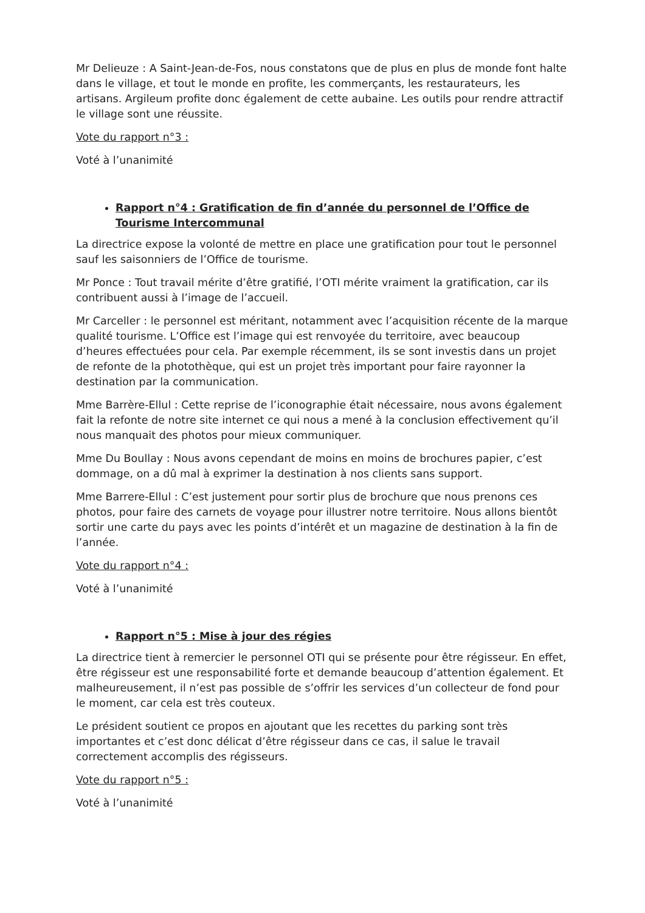Mr Delieuze : A Saint-Jean-de-Fos, nous constatons que de plus en plus de monde font halte dans le village, et tout le monde en profite, les commerçants, les restaurateurs, les artisans. Argileum profite donc également de cette aubaine. Les outils pour rendre attractif le village sont une réussite.
Vote du rapport n°3 :
Voté à l’unanimité
Rapport n°4 : Gratification de fin d’année du personnel de l’Office de Tourisme Intercommunal
La directrice expose la volonté de mettre en place une gratification pour tout le personnel sauf les saisonniers de l’Office de tourisme.
Mr Ponce : Tout travail mérite d’être gratifié, l’OTI mérite vraiment la gratification, car ils contribuent aussi à l’image de l’accueil.
Mr Carceller : le personnel est méritant, notamment avec l’acquisition récente de la marque qualité tourisme. L’Office est l’image qui est renvoyée du territoire, avec beaucoup d’heures effectuées pour cela. Par exemple récemment, ils se sont investis dans un projet de refonte de la photothèque, qui est un projet très important pour faire rayonner la destination par la communication.
Mme Barrère-Ellul : Cette reprise de l’iconographie était nécessaire, nous avons également fait la refonte de notre site internet ce qui nous a mené à la conclusion effectivement qu’il nous manquait des photos pour mieux communiquer.
Mme Du Boullay : Nous avons cependant de moins en moins de brochures papier, c’est dommage, on a dû mal à exprimer la destination à nos clients sans support.
Mme Barrere-Ellul : C’est justement pour sortir plus de brochure que nous prenons ces photos, pour faire des carnets de voyage pour illustrer notre territoire. Nous allons bientôt sortir une carte du pays avec les points d’intérêt et un magazine de destination à la fin de l’année.
Vote du rapport n°4 :
Voté à l’unanimité
Rapport n°5 : Mise à jour des régies
La directrice tient à remercier le personnel OTI qui se présente pour être régisseur. En effet, être régisseur est une responsabilité forte et demande beaucoup d’attention également. Et malheureusement, il n’est pas possible de s’offrir les services d’un collecteur de fond pour le moment, car cela est très couteux.
Le président soutient ce propos en ajoutant que les recettes du parking sont très importantes et c’est donc délicat d’être régisseur dans ce cas, il salue le travail correctement accomplis des régisseurs.
Vote du rapport n°5 :
Voté à l’unanimité